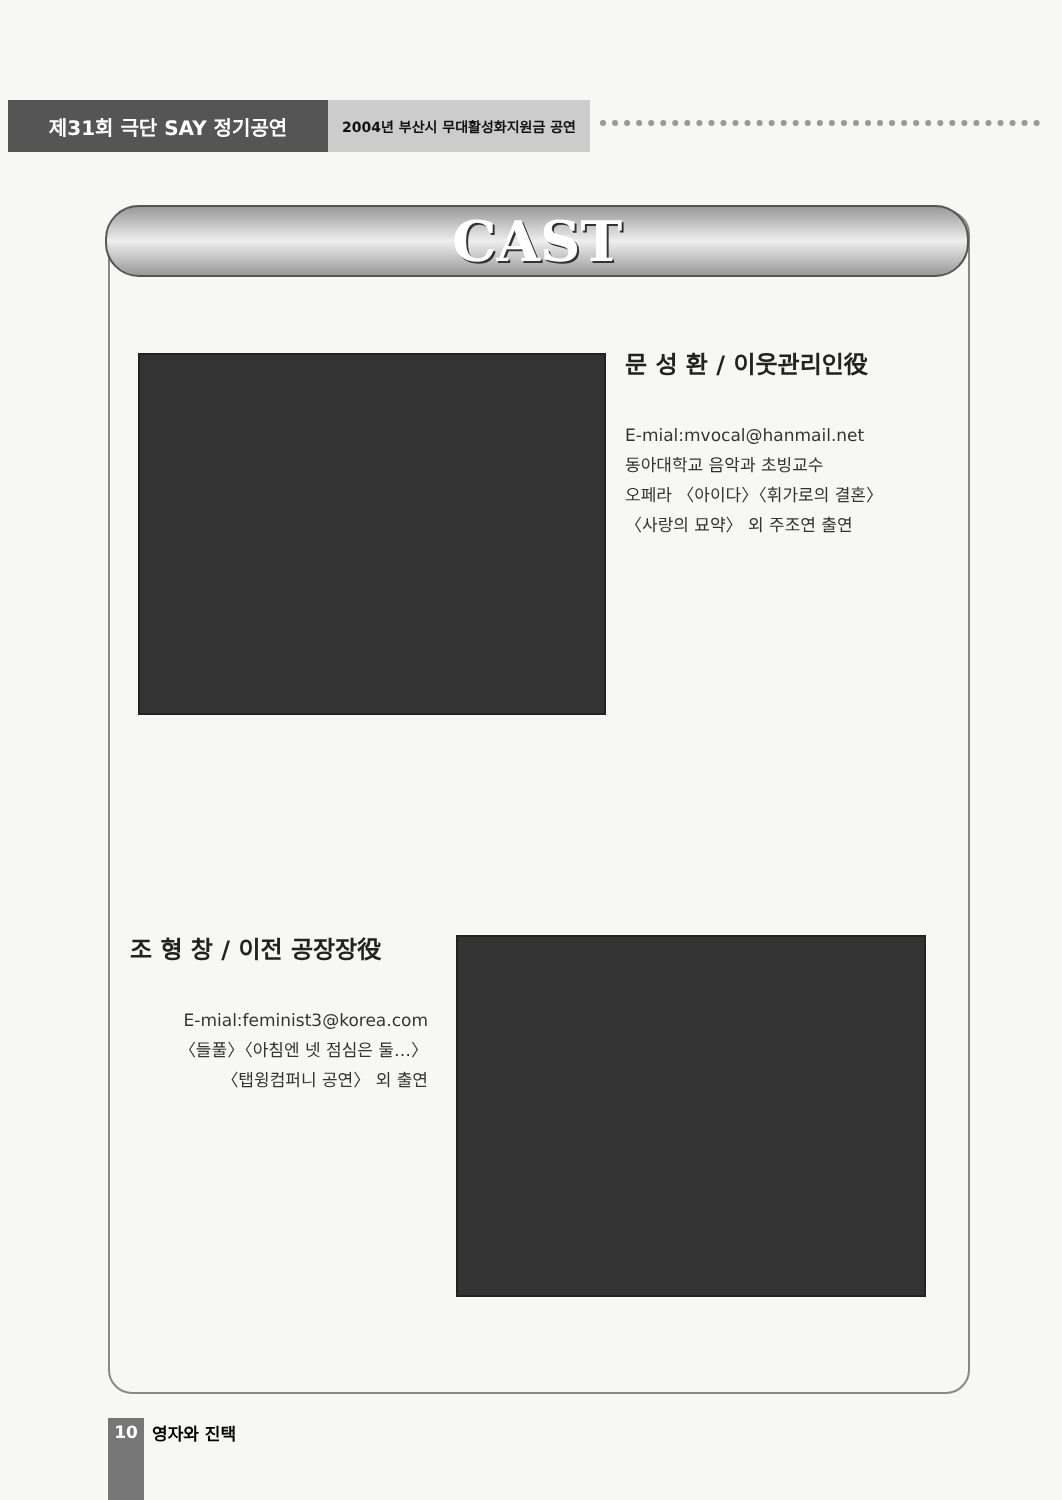제31회 극단 SAY 정기공연
2004년 부산시 무대활성화지원금 공연
CAST
문 성 환 / 이웃관리인役
E-mial:mvocal@hanmail.net
동아대학교 음악과 초빙교수
오페라 〈아이다〉〈휘가로의 결혼〉
〈사랑의 묘약〉 외 주조연 출연
조 형 창 / 이전 공장장役
E-mial:feminist3@korea.com
〈들풀〉〈아침엔 넷 점심은 둘…〉
〈탭윙컴퍼니 공연〉 외 출연
10 영자와 진택